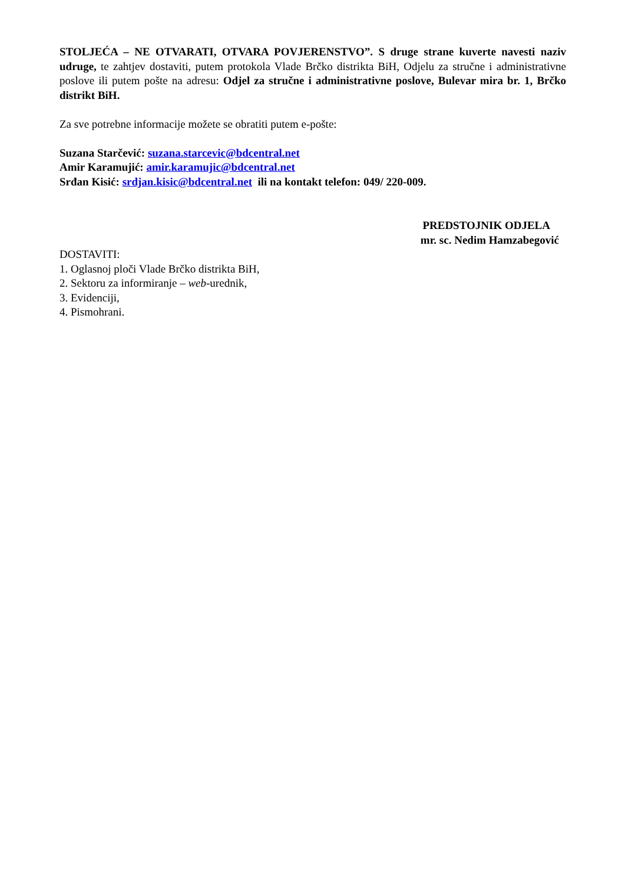STOLJEĆA – NE OTVARATI, OTVARA POVJERENSTVO”. S druge strane kuverte navesti naziv udruge, te zahtjev dostaviti, putem protokola Vlade Brčko distrikta BiH, Odjelu za stručne i administrativne poslove ili putem pošte na adresu: Odjel za stručne i administrativne poslove, Bulevar mira br. 1, Brčko distrikt BiH.
Za sve potrebne informacije možete se obratiti putem e-pošte:
Suzana Starčević: suzana.starcevic@bdcentral.net
Amir Karamujić: amir.karamujic@bdcentral.net
Srđan Kisić: srdjan.kisic@bdcentral.net ili na kontakt telefon: 049/ 220-009.
PREDSTOJNIK ODJELA
mr. sc. Nedim Hamzabegović
DOSTAVITI:
1. Oglasnoj ploči Vlade Brčko distrikta BiH,
2. Sektoru za informiranje – web-urednik,
3. Evidenciji,
4. Pismohrani.